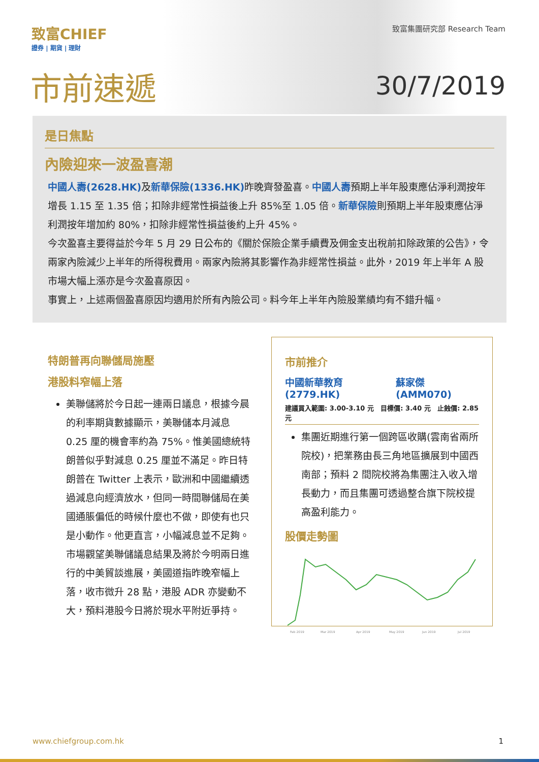致富CHIEF
證券 | 期貨 | 理財
致富集團研究部 Research Team
市前速遞 30/7/2019
是日焦點
內險迎來一波盈喜潮
中國人壽(2628.HK) 及新華保險(1336.HK) 昨晚齊發盈喜。中國人壽預期上半年股東應佔淨利潤按年增長 1.15 至 1.35 倍；扣除非經常性損益後上升 85%至 1.05 倍。新華保險則預期上半年股東應佔淨利潤按年增加約 80%，扣除非經常性損益後約上升 45%。
今次盈喜主要得益於今年 5 月 29 日公布的《關於保險企業手續費及佣金支出稅前扣除政策的公告》，令兩家內險減少上半年的所得稅費用。兩家內險將其影響作為非經常性損益。此外，2019 年上半年 A 股市場大幅上漲亦是今次盈喜原因。
事實上，上述兩個盈喜原因均適用於所有內險公司。料今年上半年內險股業績均有不錯升幅。
特朗普再向聯儲局施壓
港股料窄幅上落
美聯儲將於今日起一連兩日議息，根據今晨的利率期貨數據顯示，美聯儲本月減息 0.25 厘的機會率約為 75%。惟美國總統特朗普似乎對減息 0.25 厘並不滿足。昨日特朗普在 Twitter 上表示，歐洲和中國繼續透過減息向經濟放水，但同一時間聯儲局在美國通脹偏低的時候什麼也不做，即使有也只是小動作。他更直言，小幅減息並不足夠。市場觀望美聯儲議息結果及將於今明兩日進行的中美貿談進展，美國道指昨晚窄幅上落，收市微升 28 點，港股 ADR 亦變動不大，預料港股今日將於現水平附近爭持。
市前推介
中國新華教育(2779.HK) 蘇家傑(AMM070)
建議買入範圍: 3.00-3.10 元 目標價: 3.40 元 止蝕價: 2.85 元
集團近期進行第一個跨區收購(雲南省兩所院校)，把業務由長三角地區擴展到中國西南部；預料 2 間院校將為集團注入收入增長動力，而且集團可透過整合旗下院校提高盈利能力。
股價走勢圖
Feb 2019
Mar 2019
Apr 2019
May 2019
Jun 2019
Jul 2019
www.chiefgroup.com.hk 1